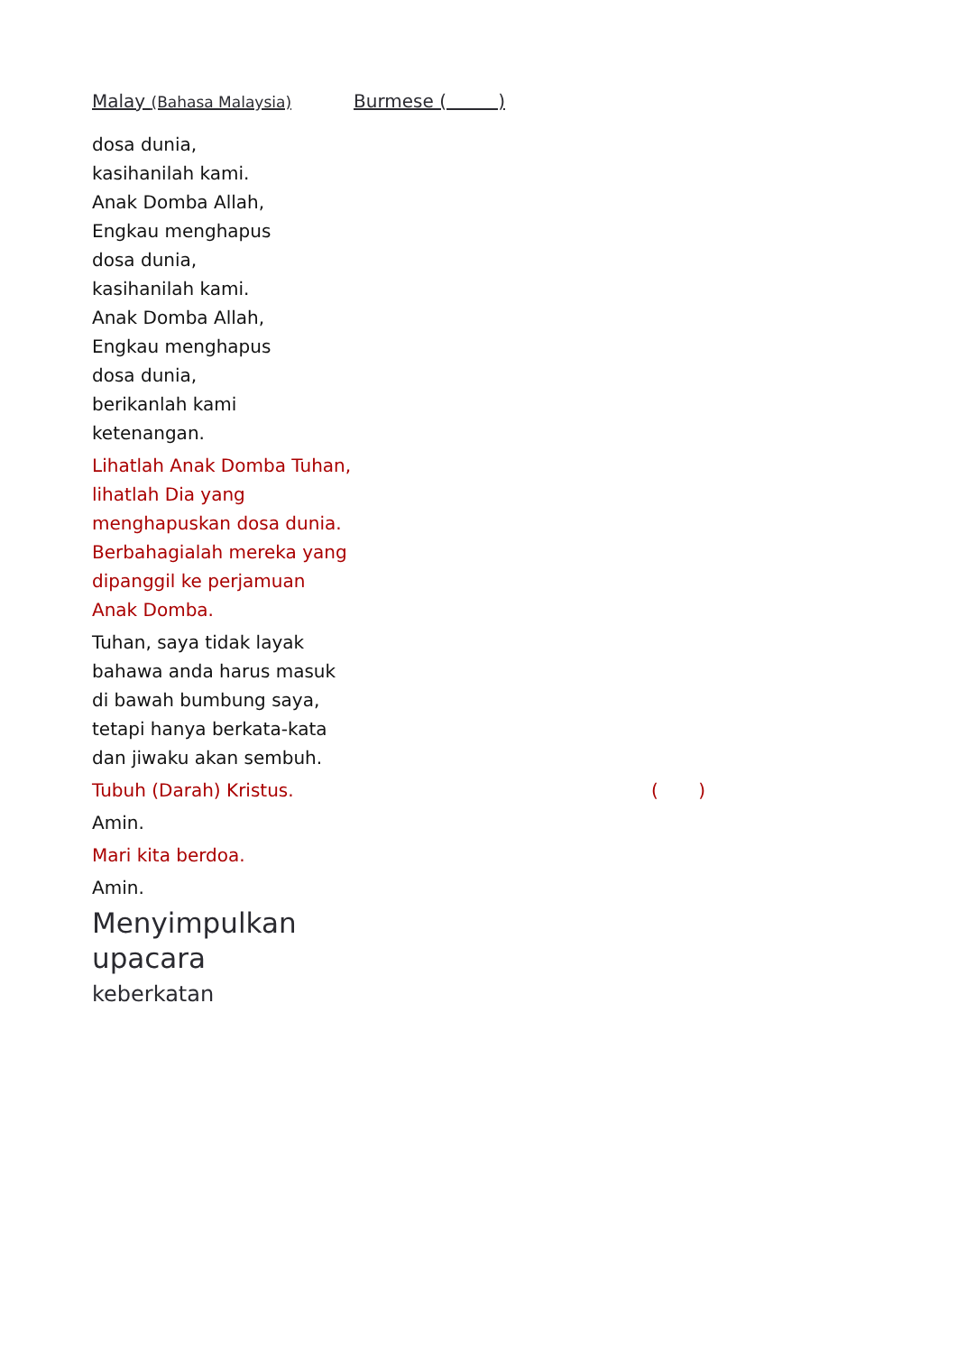Malay (Bahasa Malaysia)
Burmese ( )
dosa dunia,
kasihanilah kami.
Anak Domba Allah,
Engkau menghapus
dosa dunia,
kasihanilah kami.
Anak Domba Allah,
Engkau menghapus
dosa dunia,
berikanlah kami
ketenangan.
Lihatlah Anak Domba Tuhan, lihatlah Dia yang menghapuskan dosa dunia. Berbahagialah mereka yang dipanggil ke perjamuan Anak Domba.
Tuhan, saya tidak layak bahawa anda harus masuk di bawah bumbung saya, tetapi hanya berkata-kata dan jiwaku akan sembuh.
Tubuh (Darah) Kristus. ( )
Amin.
Mari kita berdoa.
Amin.
Menyimpulkan
upacara
keberkatan